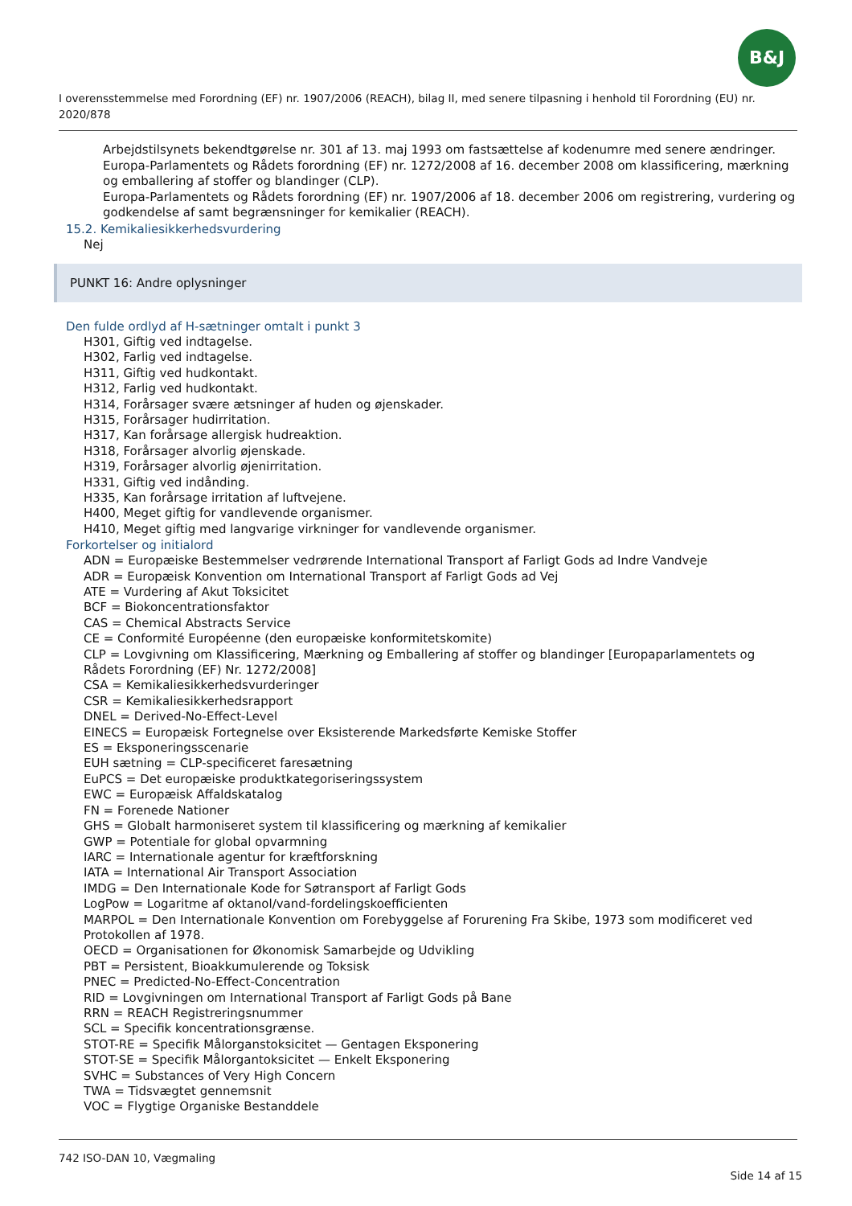B&J
I overensstemmelse med Forordning (EF) nr. 1907/2006 (REACH), bilag II, med senere tilpasning i henhold til Forordning (EU) nr. 2020/878
Arbejdstilsynets bekendtgørelse nr. 301 af 13. maj 1993 om fastsættelse af kodenumre med senere ændringer.
Europa-Parlamentets og Rådets forordning (EF) nr. 1272/2008 af 16. december 2008 om klassificering, mærkning og emballering af stoffer og blandinger (CLP).
Europa-Parlamentets og Rådets forordning (EF) nr. 1907/2006 af 18. december 2006 om registrering, vurdering og godkendelse af samt begrænsninger for kemikalier (REACH).
15.2. Kemikaliesikkerhedsvurdering
Nej
PUNKT 16: Andre oplysninger
Den fulde ordlyd af H-sætninger omtalt i punkt 3
H301, Giftig ved indtagelse.
H302, Farlig ved indtagelse.
H311, Giftig ved hudkontakt.
H312, Farlig ved hudkontakt.
H314, Forårsager svære ætsninger af huden og øjenskader.
H315, Forårsager hudirritation.
H317, Kan forårsage allergisk hudreaktion.
H318, Forårsager alvorlig øjenskade.
H319, Forårsager alvorlig øjenirritation.
H331, Giftig ved indånding.
H335, Kan forårsage irritation af luftvejene.
H400, Meget giftig for vandlevende organismer.
H410, Meget giftig med langvarige virkninger for vandlevende organismer.
Forkortelser og initialord
ADN = Europæiske Bestemmelser vedrørende International Transport af Farligt Gods ad Indre Vandveje
ADR = Europæisk Konvention om International Transport af Farligt Gods ad Vej
ATE = Vurdering af Akut Toksicitet
BCF = Biokoncentrationsfaktor
CAS = Chemical Abstracts Service
CE = Conformité Européenne (den europæiske konformitetskomite)
CLP = Lovgivning om Klassificering, Mærkning og Emballering af stoffer og blandinger [Europaparlamentets og Rådets Forordning (EF) Nr. 1272/2008]
CSA = Kemikaliesikkerhedsvurderinger
CSR = Kemikaliesikkerhedsrapport
DNEL = Derived-No-Effect-Level
EINECS = Europæisk Fortegnelse over Eksisterende Markedsførte Kemiske Stoffer
ES = Eksponeringsscenarie
EUH sætning = CLP-specificeret faresætning
EuPCS = Det europæiske produktkategoriseringssystem
EWC = Europæisk Affaldskatalog
FN = Forenede Nationer
GHS = Globalt harmoniseret system til klassificering og mærkning af kemikalier
GWP = Potentiale for global opvarmning
IARC = Internationale agentur for kræftforskning
IATA = International Air Transport Association
IMDG = Den Internationale Kode for Søtransport af Farligt Gods
LogPow = Logaritme af oktanol/vand-fordelingskoefficienten
MARPOL = Den Internationale Konvention om Forebyggelse af Forurening Fra Skibe, 1973 som modificeret ved Protokollen af 1978.
OECD = Organisationen for Økonomisk Samarbejde og Udvikling
PBT = Persistent, Bioakkumulerende og Toksisk
PNEC = Predicted-No-Effect-Concentration
RID = Lovgivningen om International Transport af Farligt Gods på Bane
RRN = REACH Registreringsnummer
SCL = Specifik koncentrationsgrænse.
STOT-RE = Specifik Målorganstoksicitet — Gentagen Eksponering
STOT-SE = Specifik Målorgantoksicitet — Enkelt Eksponering
SVHC = Substances of Very High Concern
TWA = Tidsvægtet gennemsnit
VOC = Flygtige Organiske Bestanddele
742 ISO-DAN 10, Vægmaling
Side 14 af 15